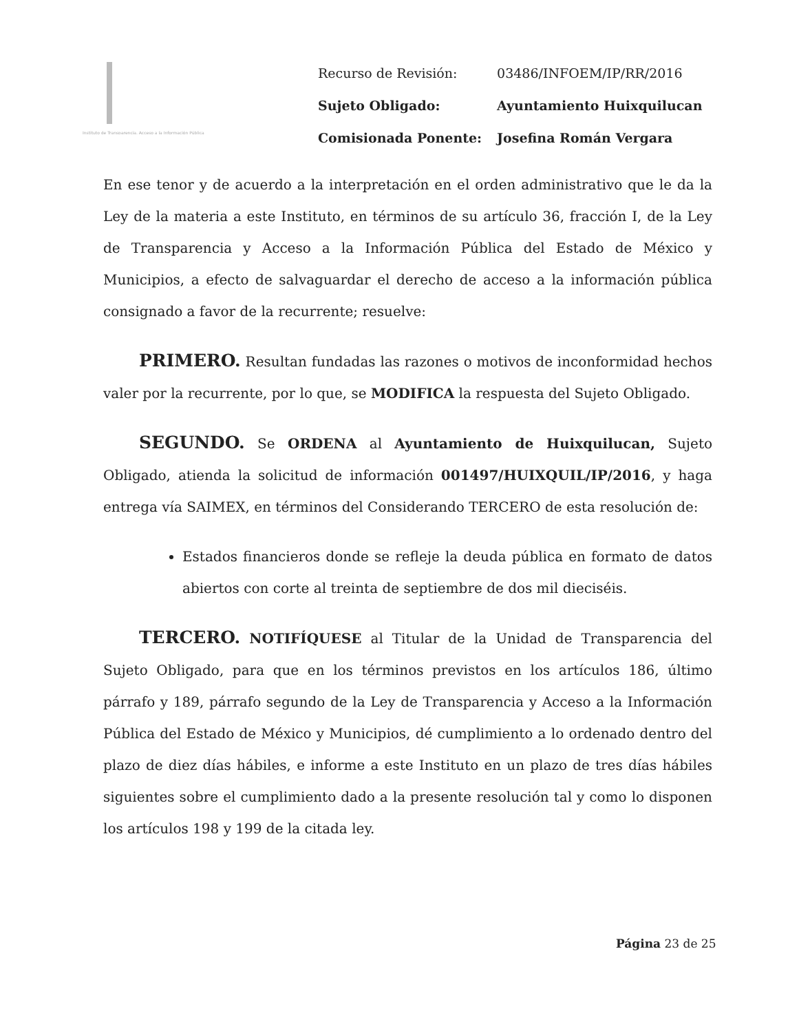Instituto de Transparencia, Acceso a la Información Pública
| Recurso de Revisión: | 03486/INFOEM/IP/RR/2016 |
| Sujeto Obligado: | Ayuntamiento Huixquilucan |
| Comisionada Ponente: | Josefina Román Vergara |
En ese tenor y de acuerdo a la interpretación en el orden administrativo que le da la Ley de la materia a este Instituto, en términos de su artículo 36, fracción I, de la Ley de Transparencia y Acceso a la Información Pública del Estado de México y Municipios, a efecto de salvaguardar el derecho de acceso a la información pública consignado a favor de la recurrente; resuelve:
PRIMERO. Resultan fundadas las razones o motivos de inconformidad hechos valer por la recurrente, por lo que, se MODIFICA la respuesta del Sujeto Obligado.
SEGUNDO. Se ORDENA al Ayuntamiento de Huixquilucan, Sujeto Obligado, atienda la solicitud de información 001497/HUIXQUIL/IP/2016, y haga entrega vía SAIMEX, en términos del Considerando TERCERO de esta resolución de:
Estados financieros donde se refleje la deuda pública en formato de datos abiertos con corte al treinta de septiembre de dos mil dieciséis.
TERCERO. NOTIFÍQUESE al Titular de la Unidad de Transparencia del Sujeto Obligado, para que en los términos previstos en los artículos 186, último párrafo y 189, párrafo segundo de la Ley de Transparencia y Acceso a la Información Pública del Estado de México y Municipios, dé cumplimiento a lo ordenado dentro del plazo de diez días hábiles, e informe a este Instituto en un plazo de tres días hábiles siguientes sobre el cumplimiento dado a la presente resolución tal y como lo disponen los artículos 198 y 199 de la citada ley.
Página 23 de 25